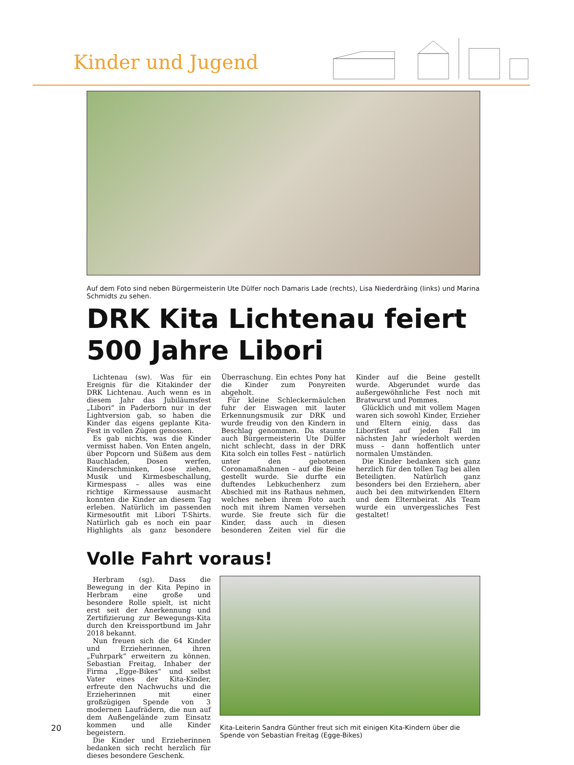Kinder und Jugend
Auf dem Foto sind neben Bürgermeisterin Ute Dülfer noch Damaris Lade (rechts), Lisa Niederdräing (links) und Marina Schmidts zu sehen.
DRK Kita Lichtenau feiert 500 Jahre Libori
Lichtenau (sw). Was für ein Ereignis für die Kitakinder der DRK Lichtenau. Auch wenn es in diesem Jahr das Jubiläumsfest „Libori“ in Paderborn nur in der Lightversion gab, so haben die Kinder das eigens geplante Kita-Fest in vollen Zügen genossen.
Es gab nichts, was die Kinder vermisst haben. Von Enten angeln, über Popcorn und Süßem aus dem Bauchladen, Dosen werfen, Kinderschminken, Lose ziehen, Musik und Kirmesbeschallung, Kirmespass – alles was eine richtige Kirmessause ausmacht konnten die Kinder an diesem Tag erleben. Natürlich im passenden Kirmesoutfit mit Libori T-Shirts. Natürlich gab es noch ein paar Highlights als ganz besondere Überraschung. Ein echtes Pony hat die Kinder zum Ponyreiten abgeholt.
Für kleine Schleckermäulchen fuhr der Eiswagen mit lauter Erkennungsmusik zur DRK und wurde freudig von den Kindern in Beschlag genommen. Da staunte auch Bürgermeisterin Ute Dülfer nicht schlecht, dass in der DRK Kita solch ein tolles Fest – natürlich unter den gebotenen Coronamaßnahmen – auf die Beine gestellt wurde. Sie durfte ein duftendes Lebkuchenherz zum Abschied mit ins Rathaus nehmen, welches neben ihrem Foto auch noch mit ihrem Namen versehen wurde. Sie freute sich für die Kinder, dass auch in diesen besonderen Zeiten viel für die Kinder auf die Beine gestellt wurde. Abgerundet wurde das außergewöhnliche Fest noch mit Bratwurst und Pommes.
Glücklich und mit vollem Magen waren sich sowohl Kinder, Erzieher und Eltern einig, dass das Liborifest auf jeden Fall im nächsten Jahr wiederholt werden muss – dann hoffentlich unter normalen Umständen.
Die Kinder bedanken sich ganz herzlich für den tollen Tag bei allen Beteiligten. Natürlich ganz besonders bei den Erziehern, aber auch bei den mitwirkenden Eltern und dem Elternbeirat. Als Team wurde ein unvergessliches Fest gestaltet!
Volle Fahrt voraus!
Herbram (sg). Dass die Bewegung in der Kita Pepino in Herbram eine große und besondere Rolle spielt, ist nicht erst seit der Anerkennung und Zertifizierung zur Bewegungs-Kita durch den Kreissportbund im Jahr 2018 bekannt.
Nun freuen sich die 64 Kinder und Erzieherinnen, ihren „Fuhrpark“ erweitern zu können. Sebastian Freitag, Inhaber der Firma „Egge-Bikes“ und selbst Vater eines der Kita-Kinder, erfreute den Nachwuchs und die Erzieherinnen mit einer großzügigen Spende von 3 modernen Laufrädern, die nun auf dem Außengelände zum Einsatz kommen und alle Kinder begeistern.
Die Kinder und Erzieherinnen bedanken sich recht herzlich für dieses besondere Geschenk.
Kita-Leiterin Sandra Günther freut sich mit einigen Kita-Kindern über die Spende von Sebastian Freitag (Egge-Bikes)
20